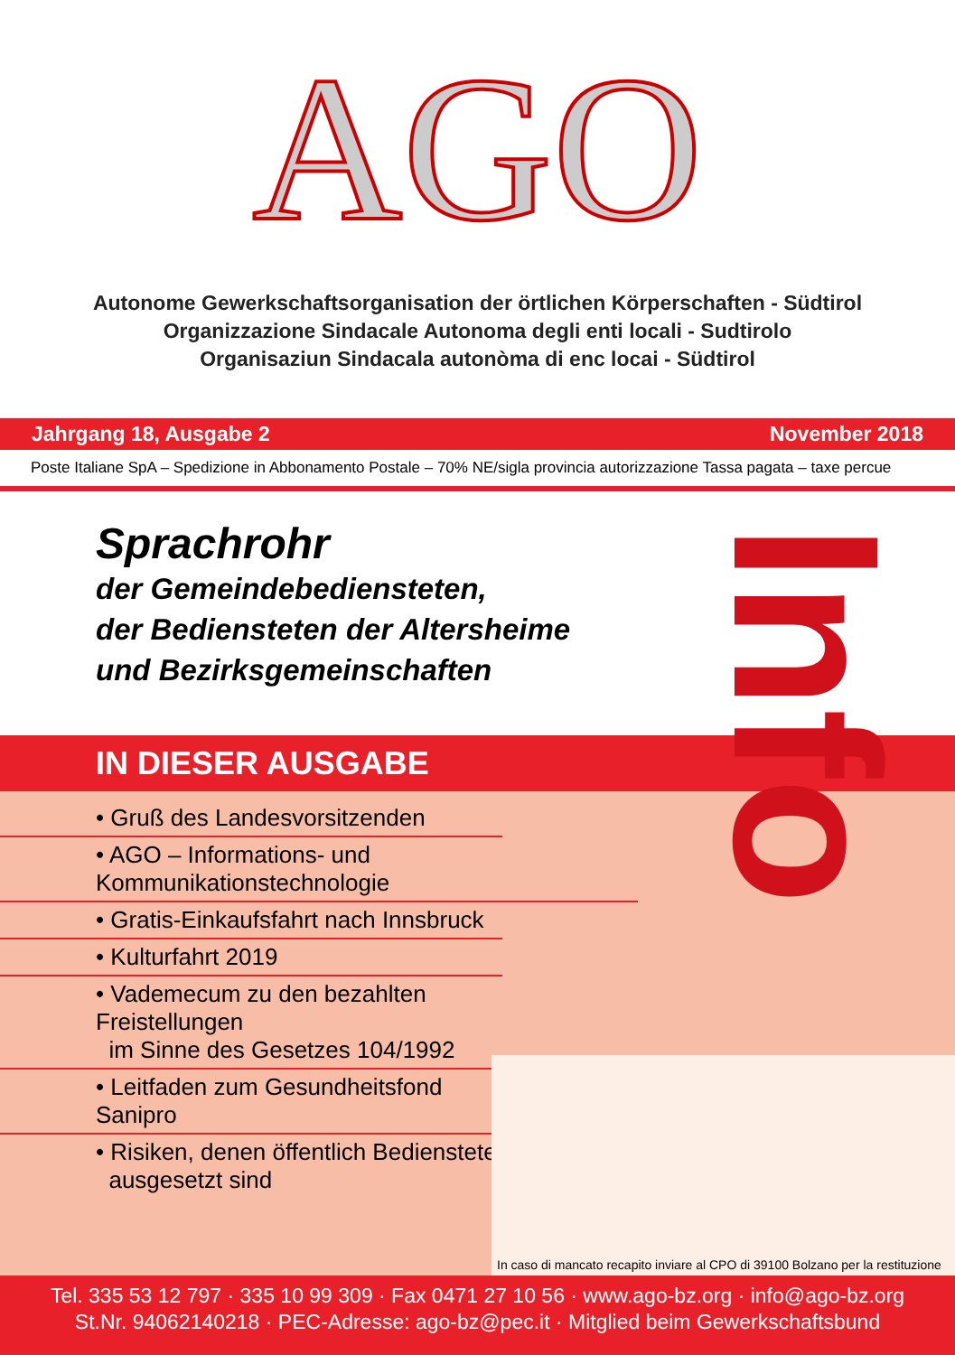AGO
Autonome Gewerkschaftsorganisation der örtlichen Körperschaften - Südtirol
Organizzazione Sindacale Autonoma degli enti locali - Sudtirolo
Organisaziun Sindacala autonòma di enc locai - Südtirol
Jahrgang 18, Ausgabe 2 November 2018
Poste Italiane SpA – Spedizione in Abbonamento Postale – 70% NE/sigla provincia autorizzazione Tassa pagata – taxe percue
Sprachrohr
der Gemeindebediensteten,
der Bediensteten der Altersheime
und Bezirksgemeinschaften
IN DIESER AUSGABE
• Gruß des Landesvorsitzenden
• AGO – Informations- und Kommunikationstechnologie
• Gratis-Einkaufsfahrt nach Innsbruck
• Kulturfahrt 2019
• Vademecum zu den bezahlten Freistellungen
im Sinne des Gesetzes 104/1992
• Leitfaden zum Gesundheitsfond Sanipro
• Risiken, denen öffentlich Bedienstete
ausgesetzt sind
Info
In caso di mancato recapito inviare al CPO di 39100 Bolzano per la restituzione
Tel. 335 53 12 797 · 335 10 99 309 · Fax 0471 27 10 56 · www.ago-bz.org · info@ago-bz.org
St.Nr. 94062140218 · PEC-Adresse: ago-bz@pec.it · Mitglied beim Gewerkschaftsbund